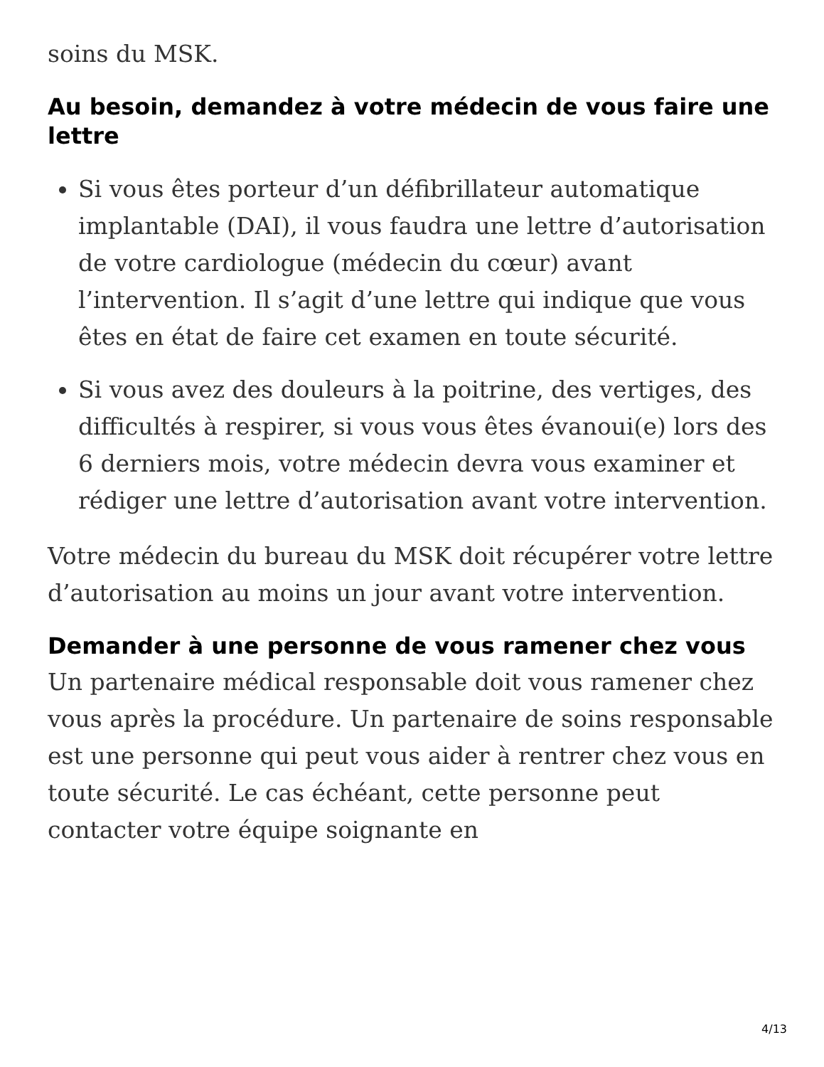soins du MSK.
Au besoin, demandez à votre médecin de vous faire une lettre
Si vous êtes porteur d’un défibrillateur automatique implantable (DAI), il vous faudra une lettre d’autorisation de votre cardiologue (médecin du cœur) avant l’intervention. Il s’agit d’une lettre qui indique que vous êtes en état de faire cet examen en toute sécurité.
Si vous avez des douleurs à la poitrine, des vertiges, des difficultés à respirer, si vous vous êtes évanoui(e) lors des 6 derniers mois, votre médecin devra vous examiner et rédiger une lettre d’autorisation avant votre intervention.
Votre médecin du bureau du MSK doit récupérer votre lettre d’autorisation au moins un jour avant votre intervention.
Demander à une personne de vous ramener chez vous
Un partenaire médical responsable doit vous ramener chez vous après la procédure. Un partenaire de soins responsable est une personne qui peut vous aider à rentrer chez vous en toute sécurité. Le cas échéant, cette personne peut contacter votre équipe soignante en
4/13